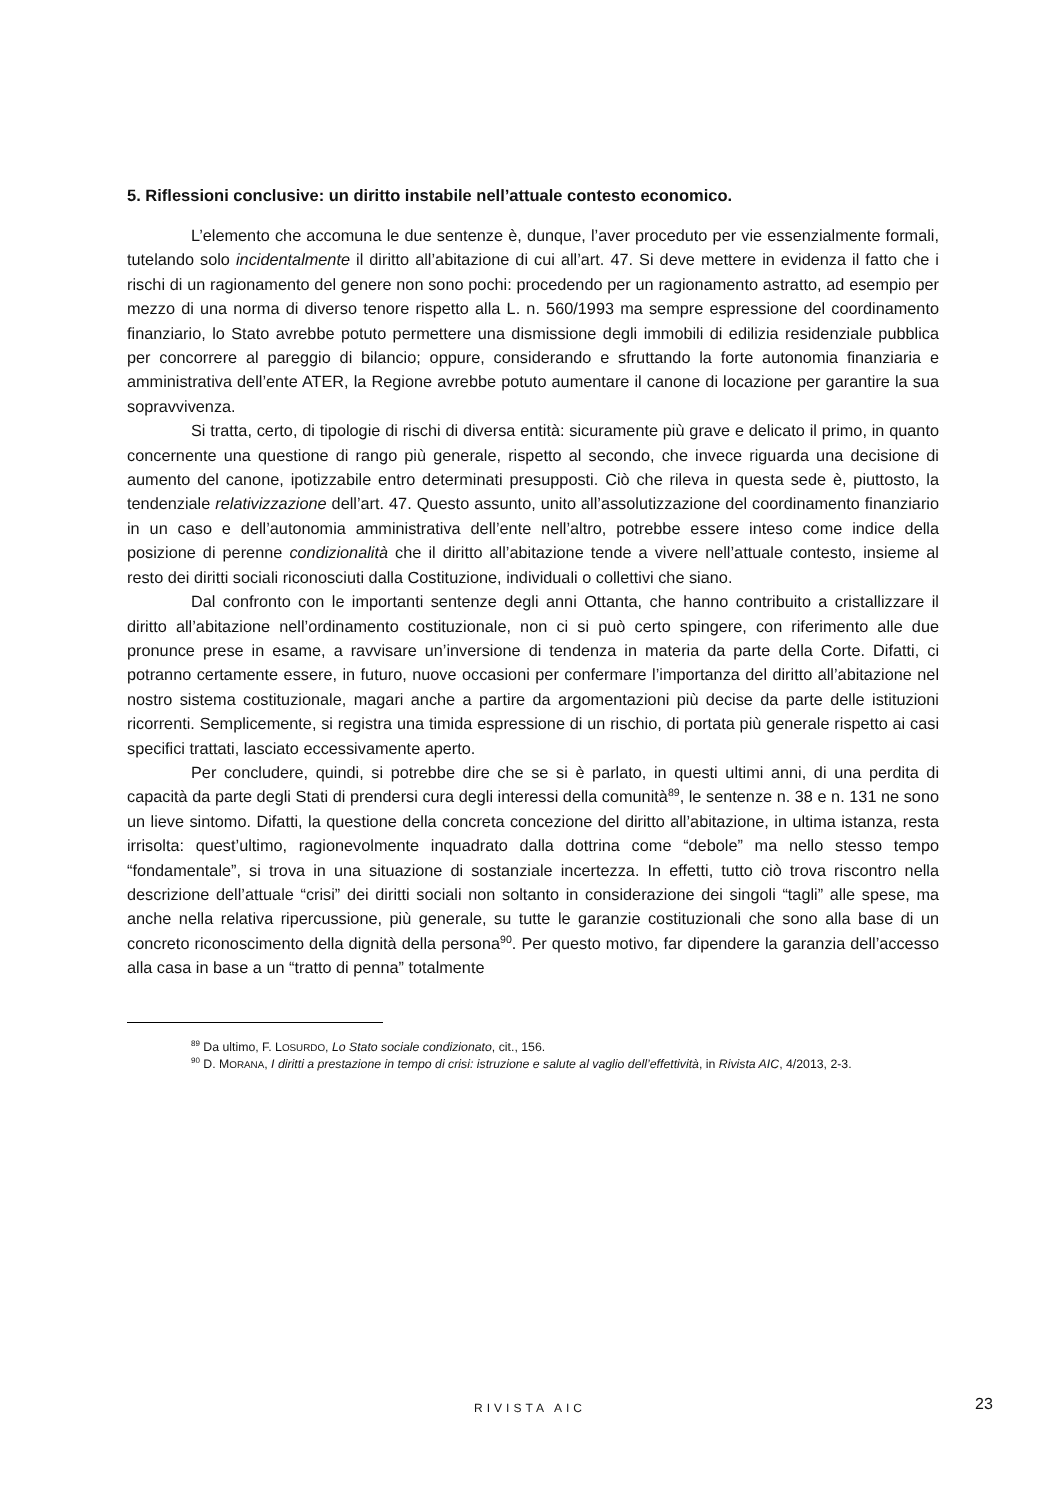5. Riflessioni conclusive: un diritto instabile nell’attuale contesto economico.
L’elemento che accomuna le due sentenze è, dunque, l’aver proceduto per vie essenzialmente formali, tutelando solo incidentalmente il diritto all’abitazione di cui all’art. 47. Si deve mettere in evidenza il fatto che i rischi di un ragionamento del genere non sono pochi: procedendo per un ragionamento astratto, ad esempio per mezzo di una norma di diverso tenore rispetto alla L. n. 560/1993 ma sempre espressione del coordinamento finanziario, lo Stato avrebbe potuto permettere una dismissione degli immobili di edilizia residenziale pubblica per concorrere al pareggio di bilancio; oppure, considerando e sfruttando la forte autonomia finanziaria e amministrativa dell’ente ATER, la Regione avrebbe potuto aumentare il canone di locazione per garantire la sua sopravvivenza.
Si tratta, certo, di tipologie di rischi di diversa entità: sicuramente più grave e delicato il primo, in quanto concernente una questione di rango più generale, rispetto al secondo, che invece riguarda una decisione di aumento del canone, ipotizzabile entro determinati presupposti. Ciò che rileva in questa sede è, piuttosto, la tendenziale relativizzazione dell’art. 47. Questo assunto, unito all’assolutizzazione del coordinamento finanziario in un caso e dell’autonomia amministrativa dell’ente nell’altro, potrebbe essere inteso come indice della posizione di perenne condizionalità che il diritto all’abitazione tende a vivere nell’attuale contesto, insieme al resto dei diritti sociali riconosciuti dalla Costituzione, individuali o collettivi che siano.
Dal confronto con le importanti sentenze degli anni Ottanta, che hanno contribuito a cristallizzare il diritto all’abitazione nell’ordinamento costituzionale, non ci si può certo spingere, con riferimento alle due pronunce prese in esame, a ravvisare un’inversione di tendenza in materia da parte della Corte. Difatti, ci potranno certamente essere, in futuro, nuove occasioni per confermare l’importanza del diritto all’abitazione nel nostro sistema costituzionale, magari anche a partire da argomentazioni più decise da parte delle istituzioni ricorrenti. Semplicemente, si registra una timida espressione di un rischio, di portata più generale rispetto ai casi specifici trattati, lasciato eccessivamente aperto.
Per concludere, quindi, si potrebbe dire che se si è parlato, in questi ultimi anni, di una perdita di capacità da parte degli Stati di prendersi cura degli interessi della comunità<sup>89</sup>, le sentenze n. 38 e n. 131 ne sono un lieve sintomo. Difatti, la questione della concreta concezione del diritto all’abitazione, in ultima istanza, resta irrisolta: quest’ultimo, ragionevolmente inquadrato dalla dottrina come “debole” ma nello stesso tempo “fondamentale”, si trova in una situazione di sostanziale incertezza. In effetti, tutto ciò trova riscontro nella descrizione dell’attuale “crisi” dei diritti sociali non soltanto in considerazione dei singoli “tagli” alle spese, ma anche nella relativa ripercussione, più generale, su tutte le garanzie costituzionali che sono alla base di un concreto riconoscimento della dignità della persona<sup>90</sup>. Per questo motivo, far dipendere la garanzia dell’accesso alla casa in base a un “tratto di penna” totalmente
<sup>89</sup> Da ultimo, F. LOSURDO, Lo Stato sociale condizionato, cit., 156.
<sup>90</sup> D. MORANA, I diritti a prestazione in tempo di crisi: istruzione e salute al vaglio dell’effettività, in Rivista AIC, 4/2013, 2-3.
RIVISTA AIC 23